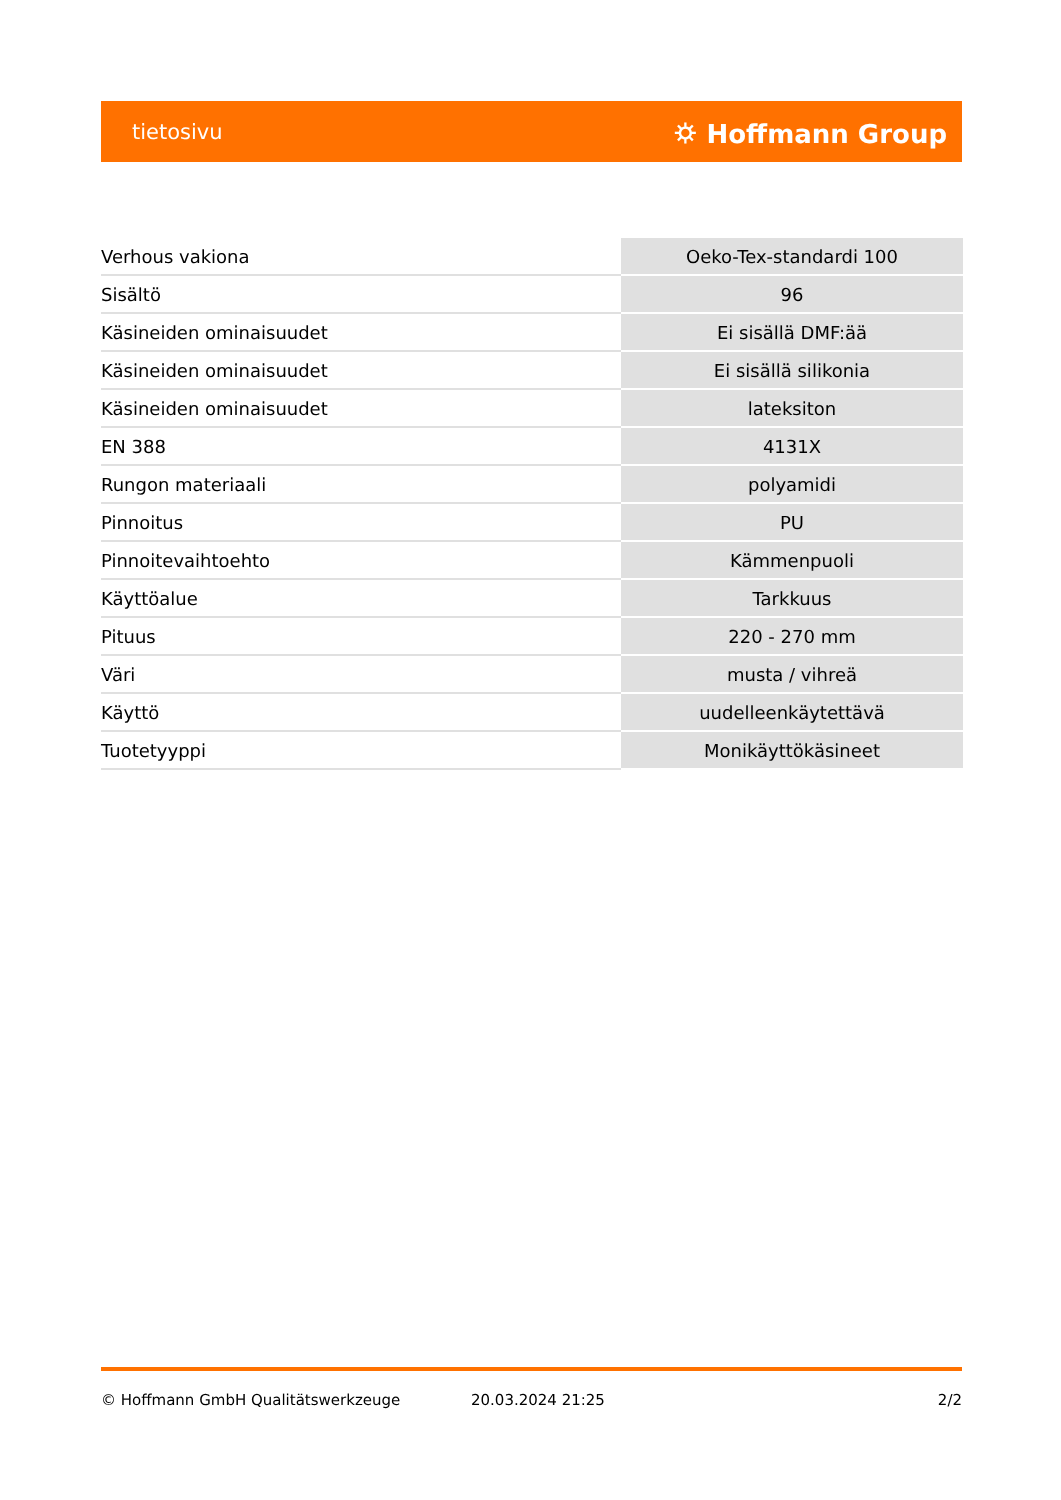tietosivu ⛭ Hoffmann Group
| Verhous vakiona | Oeko-Tex-standardi 100 |
| Sisältö | 96 |
| Käsineiden ominaisuudet | Ei sisällä DMF:ää |
| Käsineiden ominaisuudet | Ei sisällä silikonia |
| Käsineiden ominaisuudet | lateksiton |
| EN 388 | 4131X |
| Rungon materiaali | polyamidi |
| Pinnoitus | PU |
| Pinnoitevaihtoehto | Kämmenpuoli |
| Käyttöalue | Tarkkuus |
| Pituus | 220 - 270 mm |
| Väri | musta / vihreä |
| Käyttö | uudelleenkäytettävä |
| Tuotetyyppi | Monikäyttökäsineet |
© Hoffmann GmbH Qualitätswerkzeuge 20.03.2024 21:25 2/2